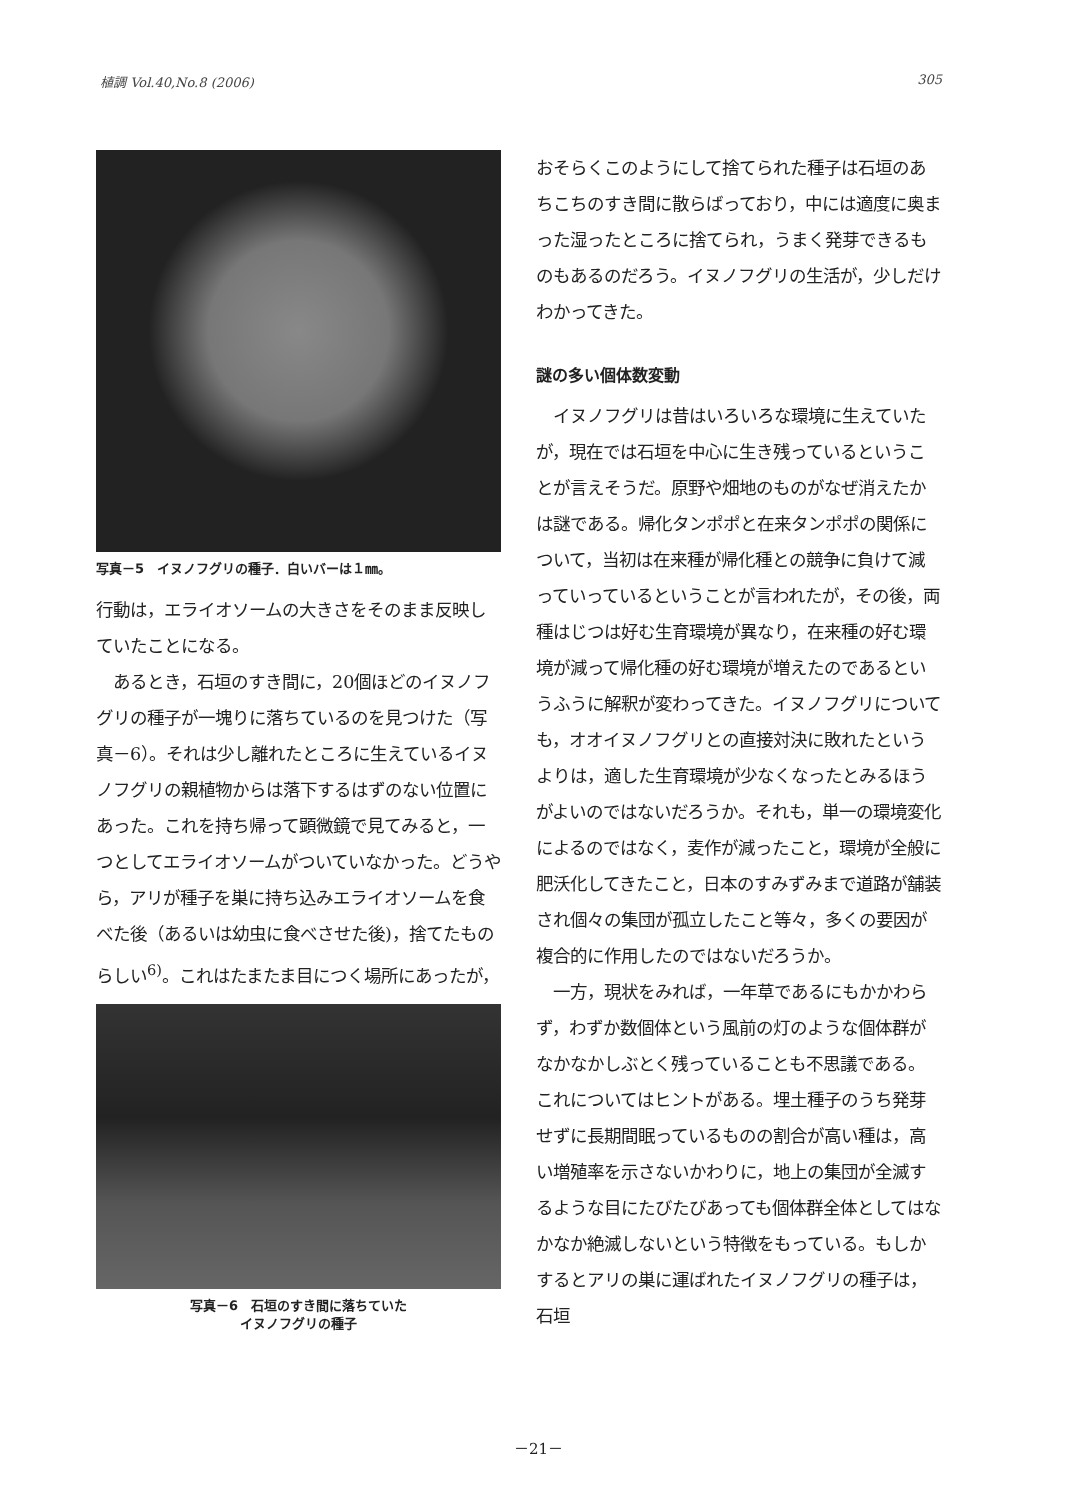植調 Vol.40,No.8 (2006) 305
写真－5　イヌノフグリの種子．白いバーは１㎜。
行動は，エライオソームの大きさをそのまま反映していたことになる。
　あるとき，石垣のすき間に，20個ほどのイヌノフグリの種子が一塊りに落ちているのを見つけた（写真－6）。それは少し離れたところに生えているイヌノフグリの親植物からは落下するはずのない位置にあった。これを持ち帰って顕微鏡で見てみると，一つとしてエライオソームがついていなかった。どうやら，アリが種子を巣に持ち込みエライオソームを食べた後（あるいは幼虫に食べさせた後)，捨てたものらしい<sup>6)</sup>。これはたまたま目につく場所にあったが，
写真－6　石垣のすき間に落ちていた
イヌノフグリの種子
おそらくこのようにして捨てられた種子は石垣のあちこちのすき間に散らばっており，中には適度に奥まった湿ったところに捨てられ，うまく発芽できるものもあるのだろう。イヌノフグリの生活が，少しだけわかってきた。
謎の多い個体数変動
　イヌノフグリは昔はいろいろな環境に生えていたが，現在では石垣を中心に生き残っているということが言えそうだ。原野や畑地のものがなぜ消えたかは謎である。帰化タンポポと在来タンポポの関係について，当初は在来種が帰化種との競争に負けて減っていっているということが言われたが，その後，両種はじつは好む生育環境が異なり，在来種の好む環境が減って帰化種の好む環境が増えたのであるというふうに解釈が変わってきた。イヌノフグリについても，オオイヌノフグリとの直接対決に敗れたというよりは，適した生育環境が少なくなったとみるほうがよいのではないだろうか。それも，単一の環境変化によるのではなく，麦作が減ったこと，環境が全般に肥沃化してきたこと，日本のすみずみまで道路が舗装され個々の集団が孤立したこと等々，多くの要因が複合的に作用したのではないだろうか。
　一方，現状をみれば，一年草であるにもかかわらず，わずか数個体という風前の灯のような個体群がなかなかしぶとく残っていることも不思議である。これについてはヒントがある。埋土種子のうち発芽せずに長期間眠っているものの割合が高い種は，高い増殖率を示さないかわりに，地上の集団が全滅するような目にたびたびあっても個体群全体としてはなかなか絶滅しないという特徴をもっている。もしかするとアリの巣に運ばれたイヌノフグリの種子は，石垣
－21－